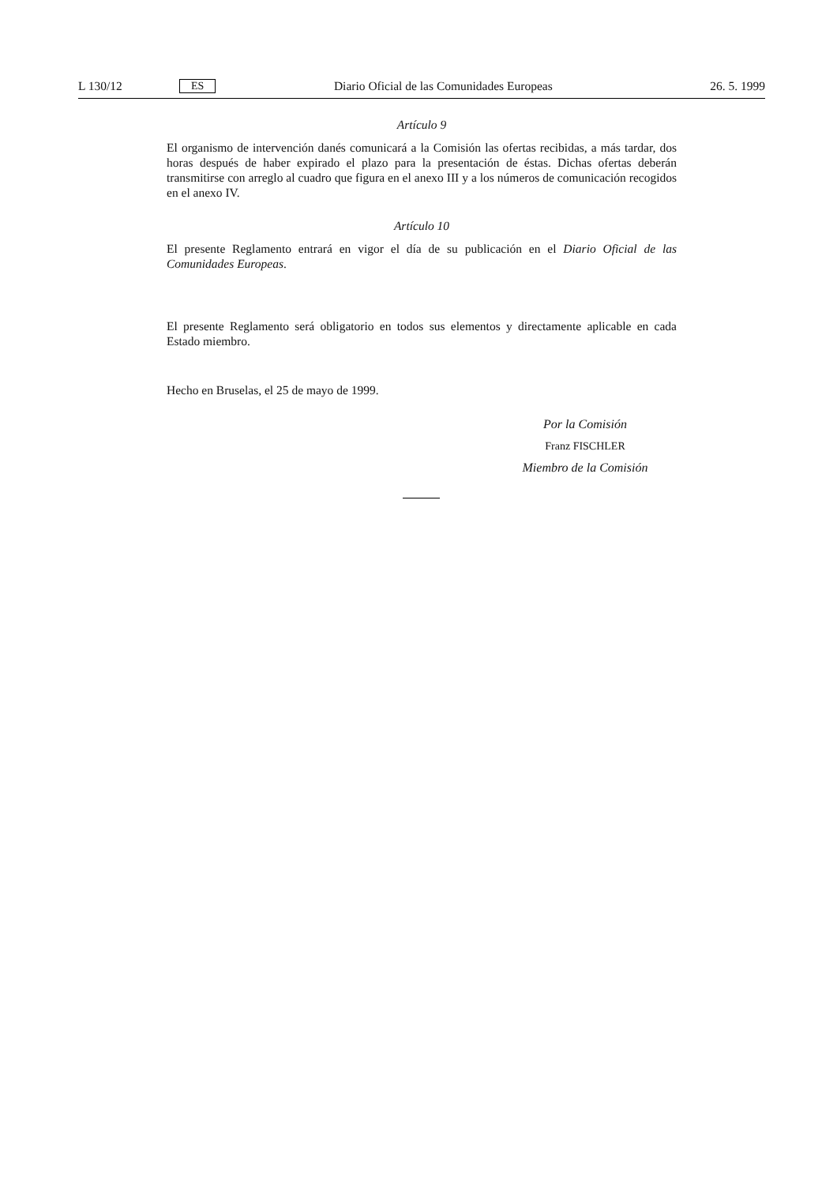L 130/12 ES Diario Oficial de las Comunidades Europeas 26. 5. 1999
Artículo 9
El organismo de intervención danés comunicará a la Comisión las ofertas recibidas, a más tardar, dos horas después de haber expirado el plazo para la presentación de éstas. Dichas ofertas deberán transmitirse con arreglo al cuadro que figura en el anexo III y a los números de comunicación recogidos en el anexo IV.
Artículo 10
El presente Reglamento entrará en vigor el día de su publicación en el Diario Oficial de las Comunidades Europeas.
El presente Reglamento será obligatorio en todos sus elementos y directamente aplicable en cada Estado miembro.
Hecho en Bruselas, el 25 de mayo de 1999.
Por la Comisión
Franz FISCHLER
Miembro de la Comisión